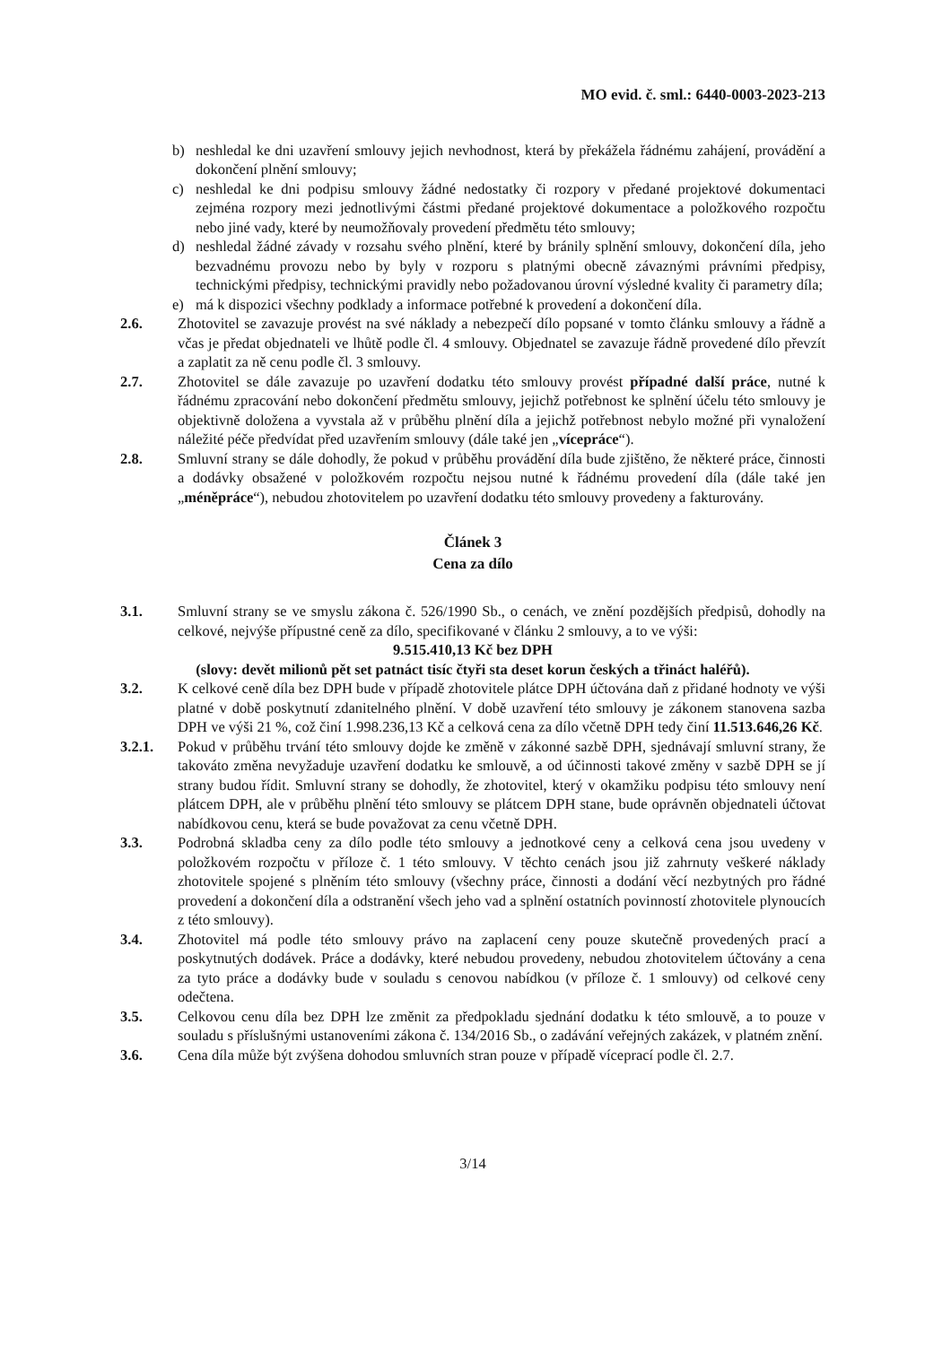MO evid. č. sml.: 6440-0003-2023-213
b) neshledal ke dni uzavření smlouvy jejich nevhodnost, která by překážela řádnému zahájení, provádění a dokončení plnění smlouvy;
c) neshledal ke dni podpisu smlouvy žádné nedostatky či rozpory v předané projektové dokumentaci zejména rozpory mezi jednotlivými částmi předané projektové dokumentace a položkového rozpočtu nebo jiné vady, které by neumožňovaly provedení předmětu této smlouvy;
d) neshledal žádné závady v rozsahu svého plnění, které by bránily splnění smlouvy, dokončení díla, jeho bezvadnému provozu nebo by byly v rozporu s platnými obecně závaznými právními předpisy, technickými předpisy, technickými pravidly nebo požadovanou úrovní výsledné kvality či parametry díla;
e) má k dispozici všechny podklady a informace potřebné k provedení a dokončení díla.
2.6. Zhotovitel se zavazuje provést na své náklady a nebezpečí dílo popsané v tomto článku smlouvy a řádně a včas je předat objednateli ve lhůtě podle čl. 4 smlouvy. Objednatel se zavazuje řádně provedené dílo převzít a zaplatit za ně cenu podle čl. 3 smlouvy.
2.7. Zhotovitel se dále zavazuje po uzavření dodatku této smlouvy provést případné další práce, nutné k řádnému zpracování nebo dokončení předmětu smlouvy, jejichž potřebnost ke splnění účelu této smlouvy je objektivně doložena a vyvstala až v průběhu plnění díla a jejichž potřebnost nebylo možné při vynaložení náležité péče předvídat před uzavřením smlouvy (dále také jen „vícepráce“).
2.8. Smluvní strany se dále dohodly, že pokud v průběhu provádění díla bude zjištěno, že některé práce, činnosti a dodávky obsažené v položkovém rozpočtu nejsou nutné k řádnému provedení díla (dále také jen „méněpráce“), nebudou zhotovitelem po uzavření dodatku této smlouvy provedeny a fakturovány.
Článek 3
Cena za dílo
3.1. Smluvní strany se ve smyslu zákona č. 526/1990 Sb., o cenách, ve znění pozdějších předpisů, dohodly na celkové, nejvýše přípustné ceně za dílo, specifikované v článku 2 smlouvy, a to ve výši:
9.515.410,13 Kč bez DPH
(slovy: devět milionů pět set patnáct tisíc čtyři sta deset korun českých a třináct haléřů).
3.2. K celkové ceně díla bez DPH bude v případě zhotovitele plátce DPH účtována daň z přidané hodnoty ve výši platné v době poskytnutí zdanitelného plnění. V době uzavření této smlouvy je zákonem stanovena sazba DPH ve výši 21 %, což činí 1.998.236,13 Kč a celková cena za dílo včetně DPH tedy činí 11.513.646,26 Kč.
3.2.1. Pokud v průběhu trvání této smlouvy dojde ke změně v zákonné sazbě DPH, sjednávají smluvní strany, že takováto změna nevyžaduje uzavření dodatku ke smlouvě, a od účinnosti takové změny v sazbě DPH se jí strany budou řídit. Smluvní strany se dohodly, že zhotovitel, který v okamžiku podpisu této smlouvy není plátcem DPH, ale v průběhu plnění této smlouvy se plátcem DPH stane, bude oprávněn objednateli účtovat nabídkovou cenu, která se bude považovat za cenu včetně DPH.
3.3. Podrobná skladba ceny za dílo podle této smlouvy a jednotkové ceny a celková cena jsou uvedeny v položkovém rozpočtu v příloze č. 1 této smlouvy. V těchto cenách jsou již zahrnuty veškeré náklady zhotovitele spojené s plněním této smlouvy (všechny práce, činnosti a dodání věcí nezbytných pro řádné provedení a dokončení díla a odstranění všech jeho vad a splnění ostatních povinností zhotovitele plynoucích z této smlouvy).
3.4. Zhotovitel má podle této smlouvy právo na zaplacení ceny pouze skutečně provedených prací a poskytnutých dodávek. Práce a dodávky, které nebudou provedeny, nebudou zhotovitelem účtovány a cena za tyto práce a dodávky bude v souladu s cenovou nabídkou (v příloze č. 1 smlouvy) od celkové ceny odečtena.
3.5. Celkovou cenu díla bez DPH lze změnit za předpokladu sjednání dodatku k této smlouvě, a to pouze v souladu s příslušnými ustanoveními zákona č. 134/2016 Sb., o zadávání veřejných zakázek, v platném znění.
3.6. Cena díla může být zvýšena dohodou smluvních stran pouze v případě víceprací podle čl. 2.7.
3/14